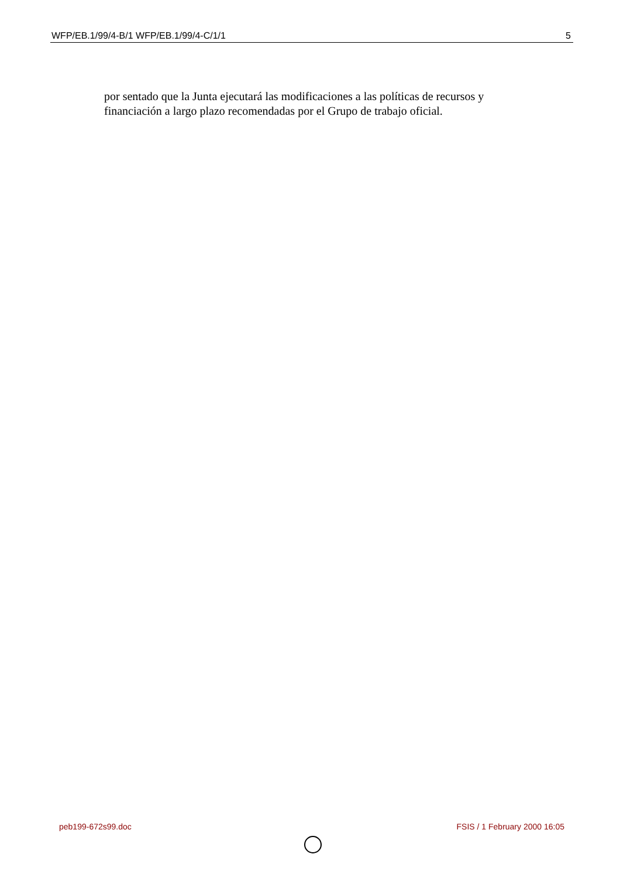WFP/EB.1/99/4-B/1 WFP/EB.1/99/4-C/1/1 5
por sentado que la Junta ejecutará las modificaciones a las políticas de recursos y financiación a largo plazo recomendadas por el Grupo de trabajo oficial.
peb199-672s99.doc FSIS / 1 February 2000 16:05